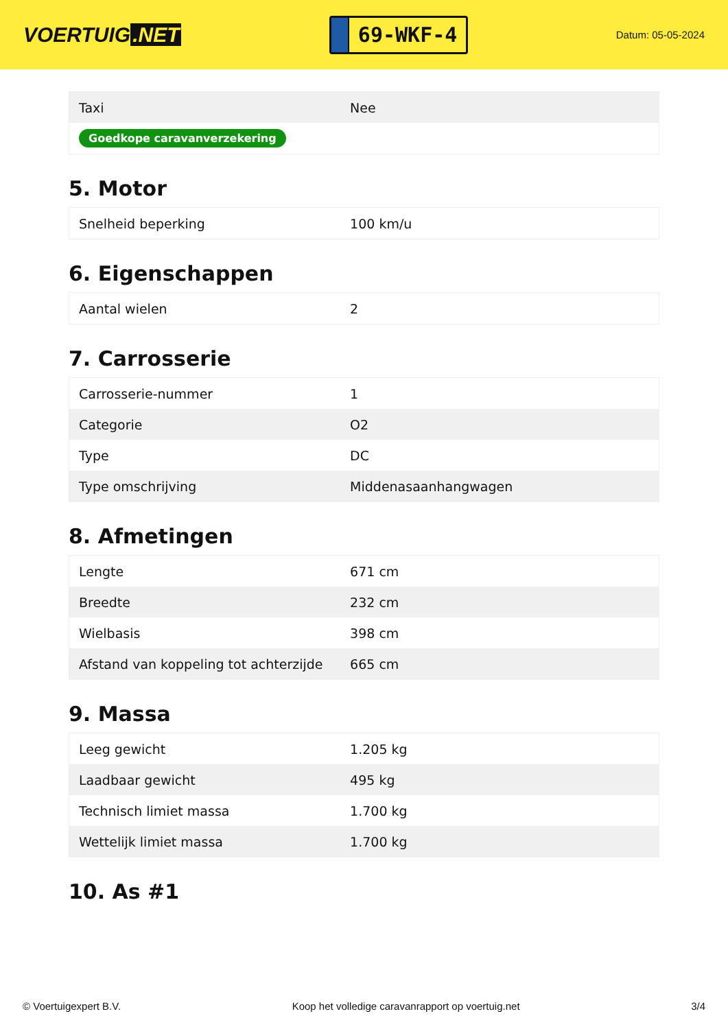VOERTUIG.NET
69-WKF-4
Datum: 05-05-2024
| Taxi | Nee |
| Goedkope caravanverzekering | |
5. Motor
| Snelheid beperking | 100 km/u |
6. Eigenschappen
| Aantal wielen | 2 |
7. Carrosserie
| Carrosserie-nummer | 1 |
| Categorie | O2 |
| Type | DC |
| Type omschrijving | Middenasaanhangwagen |
8. Afmetingen
| Lengte | 671 cm |
| Breedte | 232 cm |
| Wielbasis | 398 cm |
| Afstand van koppeling tot achterzijde | 665 cm |
9. Massa
| Leeg gewicht | 1.205 kg |
| Laadbaar gewicht | 495 kg |
| Technisch limiet massa | 1.700 kg |
| Wettelijk limiet massa | 1.700 kg |
10. As #1
© Voertuigexpert B.V. Koop het volledige caravanrapport op voertuig.net 3/4